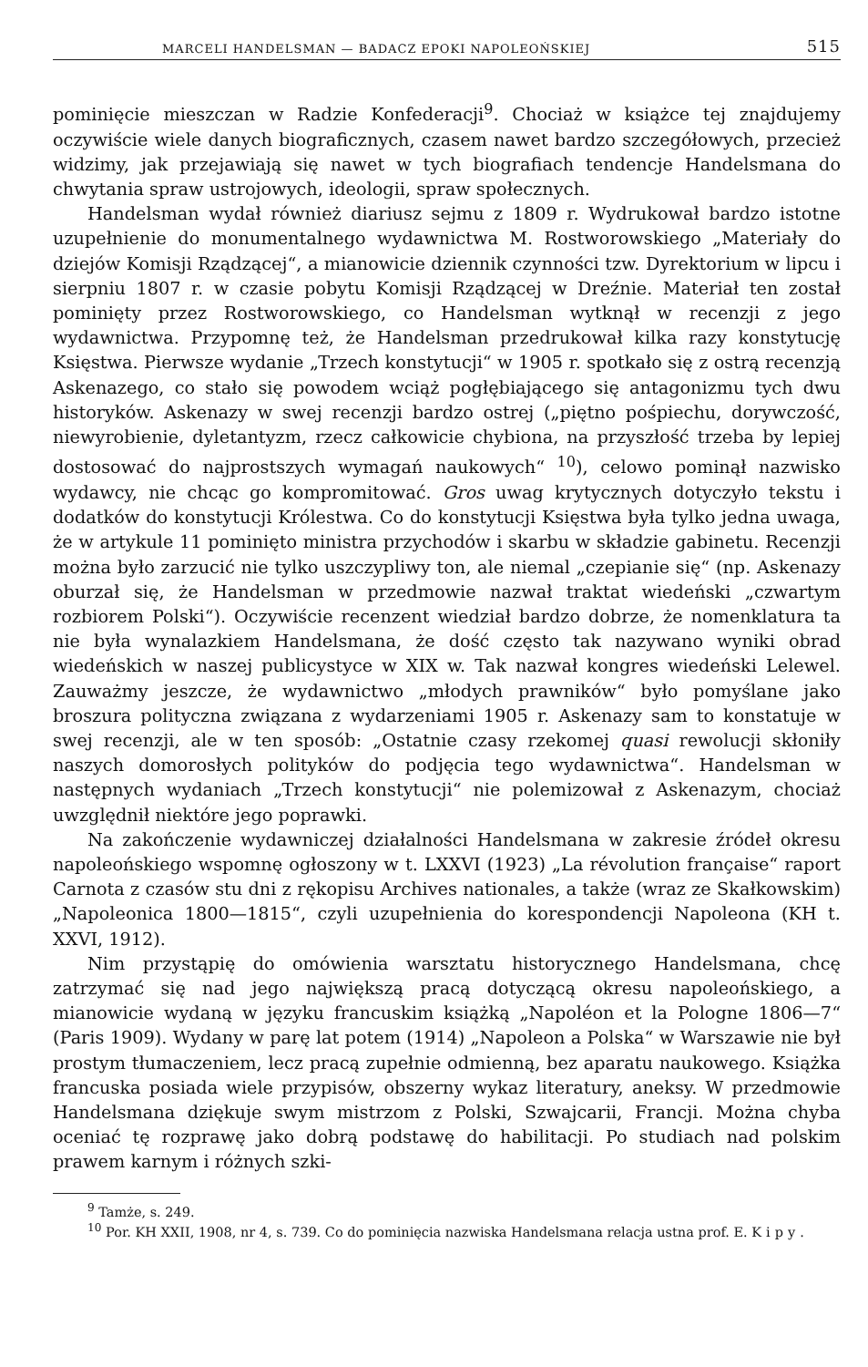MARCELI HANDELSMAN — BADACZ EPOKI NAPOLEOŃSKIEJ 515
pominięcie mieszczan w Radzie Konfederacji<sup>9</sup>. Chociaż w książce tej znajdujemy oczywiście wiele danych biograficznych, czasem nawet bardzo szczegółowych, przecież widzimy, jak przejawiają się nawet w tych biografiach tendencje Handelsmana do chwytania spraw ustrojowych, ideologii, spraw społecznych.
Handelsman wydał również diariusz sejmu z 1809 r. Wydrukował bardzo istotne uzupełnienie do monumentalnego wydawnictwa M. Rostworowskiego „Materiały do dziejów Komisji Rządzącej“, a mianowicie dziennik czynności tzw. Dyrektorium w lipcu i sierpniu 1807 r. w czasie pobytu Komisji Rządzącej w Dreźnie. Materiał ten został pominięty przez Rostworowskiego, co Handelsman wytknął w recenzji z jego wydawnictwa. Przypomnę też, że Handelsman przedrukował kilka razy konstytucję Księstwa. Pierwsze wydanie „Trzech konstytucji“ w 1905 r. spotkało się z ostrą recenzją Askenazego, co stało się powodem wciąż pogłębiającego się antagonizmu tych dwu historyków. Askenazy w swej recenzji bardzo ostrej („piętno pośpiechu, dorywczość, niewyrobienie, dyletantyzm, rzecz całkowicie chybiona, na przyszłość trzeba by lepiej dostosować do najprostszych wymagań naukowych“ <sup>10</sup>), celowo pominął nazwisko wydawcy, nie chcąc go kompromitować. Gros uwag krytycznych dotyczyło tekstu i dodatków do konstytucji Królestwa. Co do konstytucji Księstwa była tylko jedna uwaga, że w artykule 11 pominięto ministra przychodów i skarbu w składzie gabinetu. Recenzji można było zarzucić nie tylko uszczypliwy ton, ale niemal „czepianie się“ (np. Askenazy oburzał się, że Handelsman w przedmowie nazwał traktat wiedeński „czwartym rozbiorem Polski“). Oczywiście recenzent wiedział bardzo dobrze, że nomenklatura ta nie była wynalazkiem Handelsmana, że dość często tak nazywano wyniki obrad wiedeńskich w naszej publicystyce w XIX w. Tak nazwał kongres wiedeński Lelewel. Zauważmy jeszcze, że wydawnictwo „młodych prawników“ było pomyślane jako broszura polityczna związana z wydarzeniami 1905 r. Askenazy sam to konstatuje w swej recenzji, ale w ten sposób: „Ostatnie czasy rzekomej quasi rewolucji skłoniły naszych domorosłych polityków do podjęcia tego wydawnictwa“. Handelsman w następnych wydaniach „Trzech konstytucji“ nie polemizował z Askenazym, chociaż uwzględnił niektóre jego poprawki.
Na zakończenie wydawniczej działalności Handelsmana w zakresie źródeł okresu napoleońskiego wspomnę ogłoszony w t. LXXVI (1923) „La révolution française“ raport Carnota z czasów stu dni z rękopisu Archives nationales, a także (wraz ze Skałkowskim) „Napoleonica 1800—1815“, czyli uzupełnienia do korespondencji Napoleona (KH t. XXVI, 1912).
Nim przystąpię do omówienia warsztatu historycznego Handelsmana, chcę zatrzymać się nad jego największą pracą dotyczącą okresu napoleońskiego, a mianowicie wydaną w języku francuskim książką „Napoléon et la Pologne 1806—7“ (Paris 1909). Wydany w parę lat potem (1914) „Napoleon a Polska“ w Warszawie nie był prostym tłumaczeniem, lecz pracą zupełnie odmienną, bez aparatu naukowego. Książka francuska posiada wiele przypisów, obszerny wykaz literatury, aneksy. W przedmowie Handelsmana dziękuje swym mistrzom z Polski, Szwajcarii, Francji. Można chyba oceniać tę rozprawę jako dobrą podstawę do habilitacji. Po studiach nad polskim prawem karnym i różnych szki-
<sup>9</sup> Tamże, s. 249.
<sup>10</sup> Por. KH XXII, 1908, nr 4, s. 739. Co do pominięcia nazwiska Handelsmana relacja ustna prof. E. Kipy.